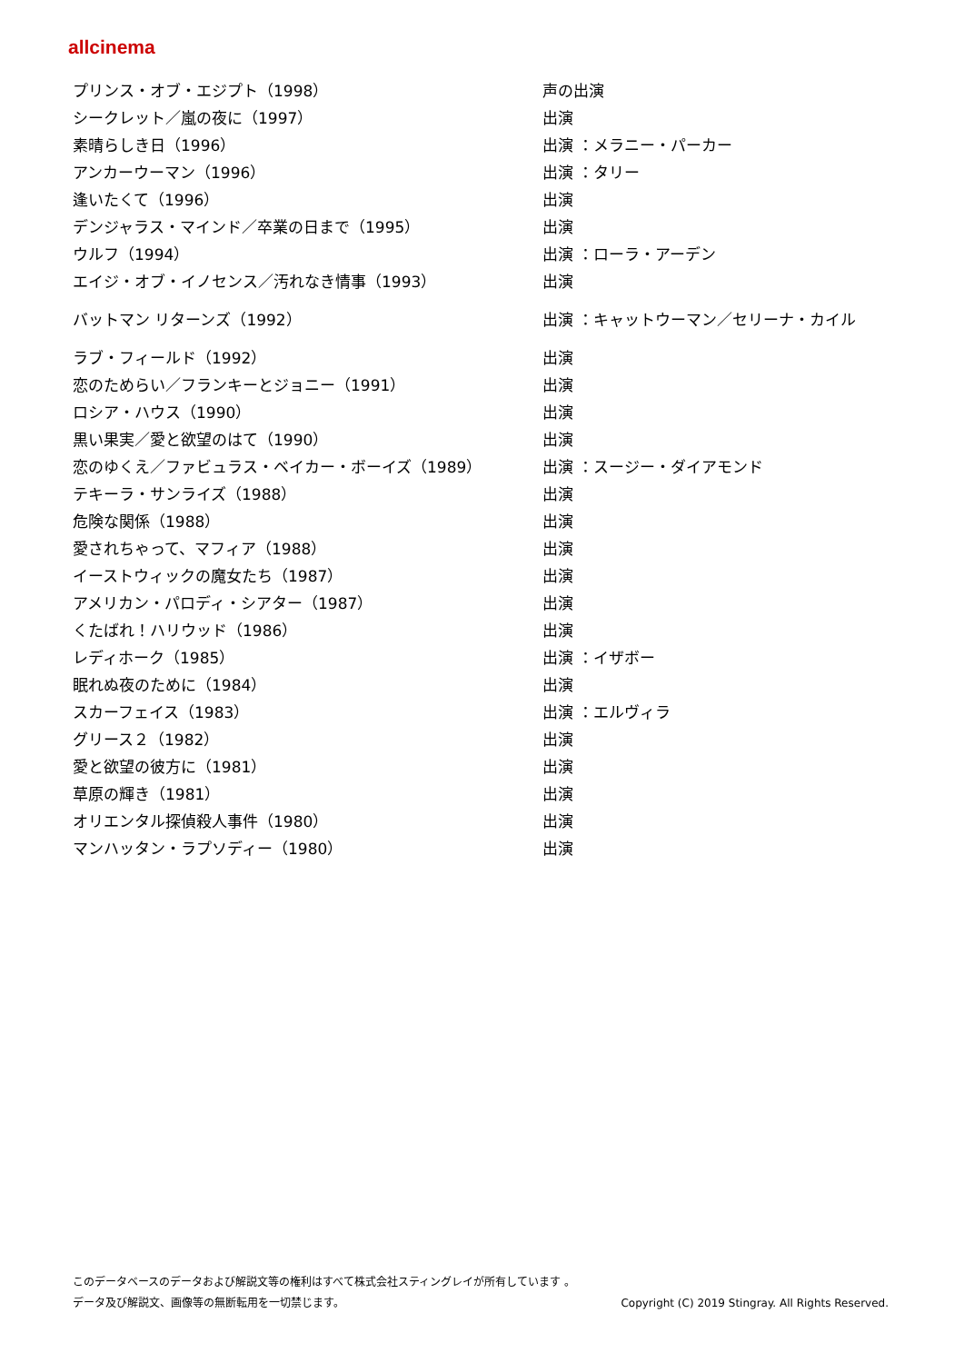allcinema
| プリンス・オブ・エジプト（1998） | 声の出演 |
| シークレット／嵐の夜に（1997） | 出演 |
| 素晴らしき日（1996） | 出演 ：メラニー・パーカー |
| アンカーウーマン（1996） | 出演 ：タリー |
| 逢いたくて（1996） | 出演 |
| デンジャラス・マインド／卒業の日まで（1995） | 出演 |
| ウルフ（1994） | 出演 ：ローラ・アーデン |
| エイジ・オブ・イノセンス／汚れなき情事（1993） | 出演 |
| バットマン リターンズ（1992） | 出演 ：キャットウーマン／セリーナ・カイル |
| ラブ・フィールド（1992） | 出演 |
| 恋のためらい／フランキーとジョニー（1991） | 出演 |
| ロシア・ハウス（1990） | 出演 |
| 黒い果実／愛と欲望のはて（1990） | 出演 |
| 恋のゆくえ／ファビュラス・ベイカー・ボーイズ（1989） | 出演 ：スージー・ダイアモンド |
| テキーラ・サンライズ（1988） | 出演 |
| 危険な関係（1988） | 出演 |
| 愛されちゃって、マフィア（1988） | 出演 |
| イーストウィックの魔女たち（1987） | 出演 |
| アメリカン・パロディ・シアター（1987） | 出演 |
| くたばれ！ハリウッド（1986） | 出演 |
| レディホーク（1985） | 出演 ：イザボー |
| 眠れぬ夜のために（1984） | 出演 |
| スカーフェイス（1983） | 出演 ：エルヴィラ |
| グリース２（1982） | 出演 |
| 愛と欲望の彼方に（1981） | 出演 |
| 草原の輝き（1981） | 出演 |
| オリエンタル探偵殺人事件（1980） | 出演 |
| マンハッタン・ラプソディー（1980） | 出演 |
このデータベースのデータおよび解説文等の権利はすべて株式会社スティングレイが所有しています 。
Copyright (C) 2019 Stingray. All Rights Reserved. データ及び解説文、画像等の無断転用を一切禁じます。